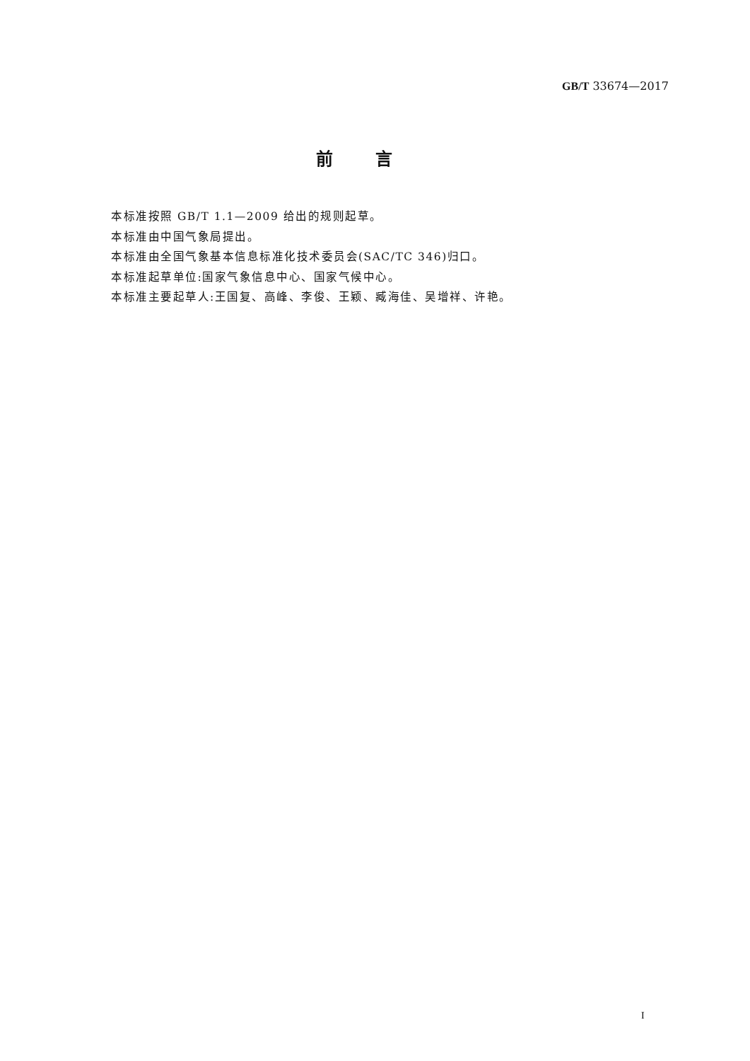GB/T 33674—2017
前言
本标准按照 GB/T 1.1—2009 给出的规则起草。
本标准由中国气象局提出。
本标准由全国气象基本信息标准化技术委员会(SAC/TC 346)归口。
本标准起草单位:国家气象信息中心、国家气候中心。
本标准主要起草人:王国复、高峰、李俊、王颖、臧海佳、吴增祥、许艳。
I